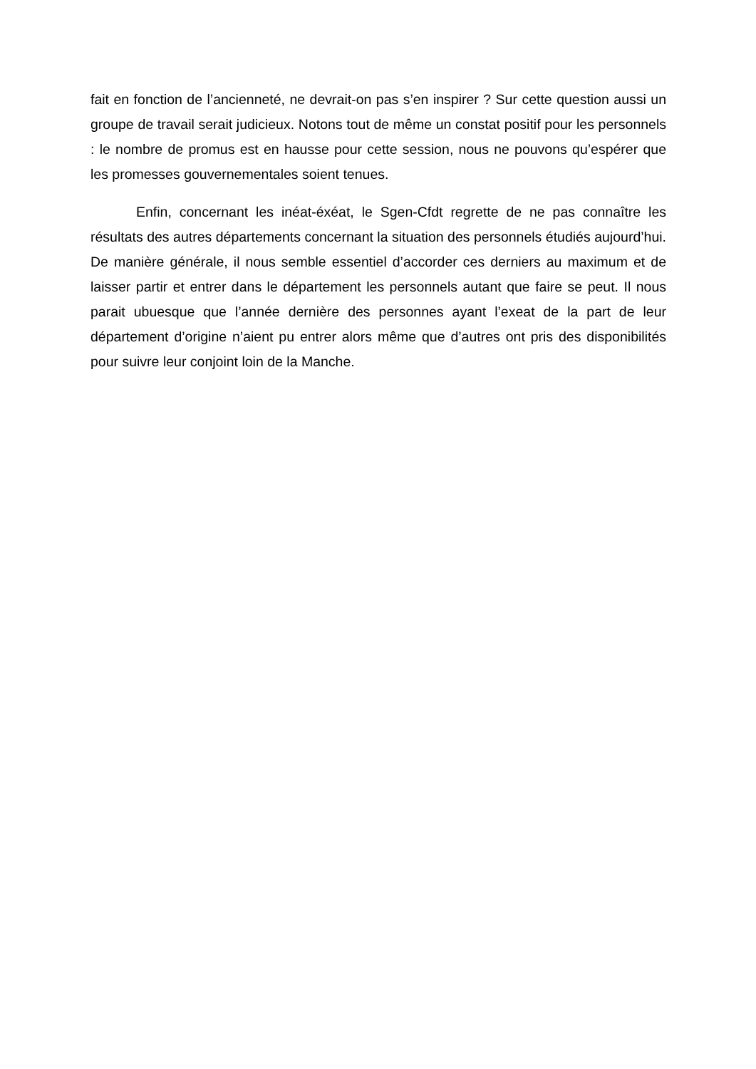fait en fonction de l’ancienneté, ne devrait-on pas s’en inspirer ? Sur cette question aussi un groupe de travail serait judicieux. Notons tout de même un constat positif pour les personnels : le nombre de promus est en hausse pour cette session, nous ne pouvons qu’espérer que les promesses gouvernementales soient tenues.
Enfin, concernant les inéat-éxéat, le Sgen-Cfdt regrette de ne pas connaître les résultats des autres départements concernant la situation des personnels étudiés aujourd’hui. De manière générale, il nous semble essentiel d’accorder ces derniers au maximum et de laisser partir et entrer dans le département les personnels autant que faire se peut. Il nous parait ubuesque que l’année dernière des personnes ayant l’exeat de la part de leur département d’origine n’aient pu entrer alors même que d’autres ont pris des disponibilités pour suivre leur conjoint loin de la Manche.